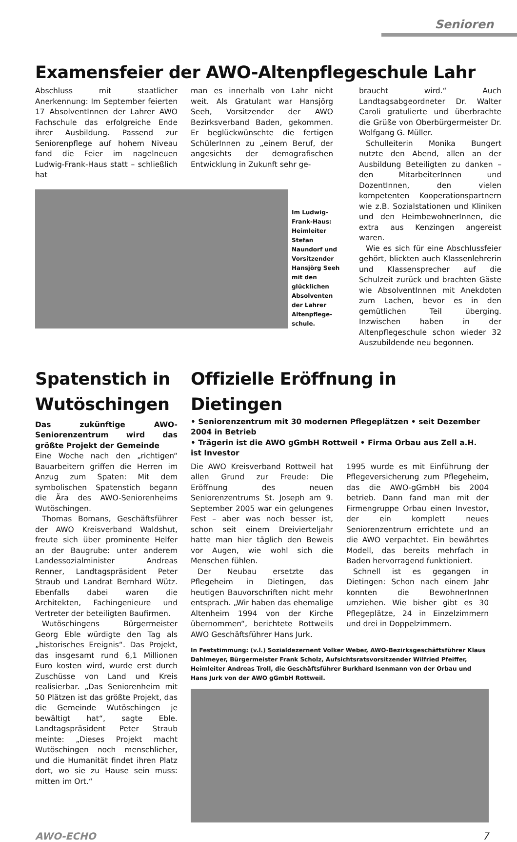Senioren
Examensfeier der AWO-Altenpflegeschule Lahr
Abschluss mit staatlicher Anerkennung: Im September feierten 17 AbsolventInnen der Lahrer AWO Fachschule das erfolgreiche Ende ihrer Ausbildung. Passend zur Seniorenpflege auf hohem Niveau fand die Feier im nagelneuen Ludwig-Frank-Haus statt – schließlich hat
man es innerhalb von Lahr nicht weit. Als Gratulant war Hansjörg Seeh, Vorsitzender der AWO Bezirksverband Baden, gekommen. Er beglückwünschte die fertigen SchülerInnen zu „einem Beruf, der angesichts der demografischen Entwicklung in Zukunft sehr ge-
Im Ludwig-Frank-Haus: Heimleiter Stefan Naundorf und Vorsitzender Hansjörg Seeh mit den glücklichen Absolventen der Lahrer Altenpflege-schule.
braucht wird.“ Auch Landtagsabgeordneter Dr. Walter Caroli gratulierte und überbrachte die Grüße von Oberbürgermeister Dr. Wolfgang G. Müller.
Schulleiterin Monika Bungert nutzte den Abend, allen an der Ausbildung Beteiligten zu danken – den MitarbeiterInnen und DozentInnen, den vielen kompetenten Kooperationspartnern wie z.B. Sozialstationen und Kliniken und den HeimbewohnerInnen, die extra aus Kenzingen angereist waren.
Wie es sich für eine Abschlussfeier gehört, blickten auch Klassenlehrerin und Klassensprecher auf die Schulzeit zurück und brachten Gäste wie AbsolventInnen mit Anekdoten zum Lachen, bevor es in den gemütlichen Teil überging. Inzwischen haben in der Altenpflegeschule schon wieder 32 Auszubildende neu begonnen.
Spatenstich in Wutöschingen
Das zukünftige AWO-Seniorenzentrum wird das größte Projekt der Gemeinde
Eine Woche nach den „richtigen“ Bauarbeitern griffen die Herren im Anzug zum Spaten: Mit dem symbolischen Spatenstich begann die Ära des AWO-Seniorenheims Wutöschingen.
Thomas Bomans, Geschäftsführer der AWO Kreisverband Waldshut, freute sich über prominente Helfer an der Baugrube: unter anderem Landessozialminister Andreas Renner, Landtagspräsident Peter Straub und Landrat Bernhard Wütz. Ebenfalls dabei waren die Architekten, Fachingenieure und Vertreter der beteiligten Baufirmen.
Wutöschingens Bürgermeister Georg Eble würdigte den Tag als „historisches Ereignis“. Das Projekt, das insgesamt rund 6,1 Millionen Euro kosten wird, wurde erst durch Zuschüsse von Land und Kreis realisierbar. „Das Seniorenheim mit 50 Plätzen ist das größte Projekt, das die Gemeinde Wutöschingen je bewältigt hat“, sagte Eble. Landtagspräsident Peter Straub meinte: „Dieses Projekt macht Wutöschingen noch menschlicher, und die Humanität findet ihren Platz dort, wo sie zu Hause sein muss: mitten im Ort.“
Offizielle Eröffnung in Dietingen
• Seniorenzentrum mit 30 modernen Pflegeplätzen • seit Dezember 2004 in Betrieb
• Trägerin ist die AWO gGmbH Rottweil • Firma Orbau aus Zell a.H. ist Investor
Die AWO Kreisverband Rottweil hat allen Grund zur Freude: Die Eröffnung des neuen Seniorenzentrums St. Joseph am 9. September 2005 war ein gelungenes Fest – aber was noch besser ist, schon seit einem Dreivierteljahr hatte man hier täglich den Beweis vor Augen, wie wohl sich die Menschen fühlen.
Der Neubau ersetzte das Pflegeheim in Dietingen, das heutigen Bauvorschriften nicht mehr entsprach. „Wir haben das ehemalige Altenheim 1994 von der Kirche übernommen“, berichtete Rottweils AWO Geschäftsführer Hans Jurk.
1995 wurde es mit Einführung der Pflegeversicherung zum Pflegeheim, das die AWO-gGmbH bis 2004 betrieb. Dann fand man mit der Firmengruppe Orbau einen Investor, der ein komplett neues Seniorenzentrum errichtete und an die AWO verpachtet. Ein bewährtes Modell, das bereits mehrfach in Baden hervorragend funktioniert.
Schnell ist es gegangen in Dietingen: Schon nach einem Jahr konnten die BewohnerInnen umziehen. Wie bisher gibt es 30 Pflegeplätze, 24 in Einzelzimmern und drei in Doppelzimmern.
In Feststimmung: (v.l.) Sozialdezernent Volker Weber, AWO-Bezirksgeschäftsführer Klaus Dahlmeyer, Bürgermeister Frank Scholz, Aufsichtsratsvorsitzender Wilfried Pfeiffer, Heimleiter Andreas Troll, die Geschäftsführer Burkhard Isenmann von der Orbau und Hans Jurk von der AWO gGmbH Rottweil.
AWO-ECHO 7